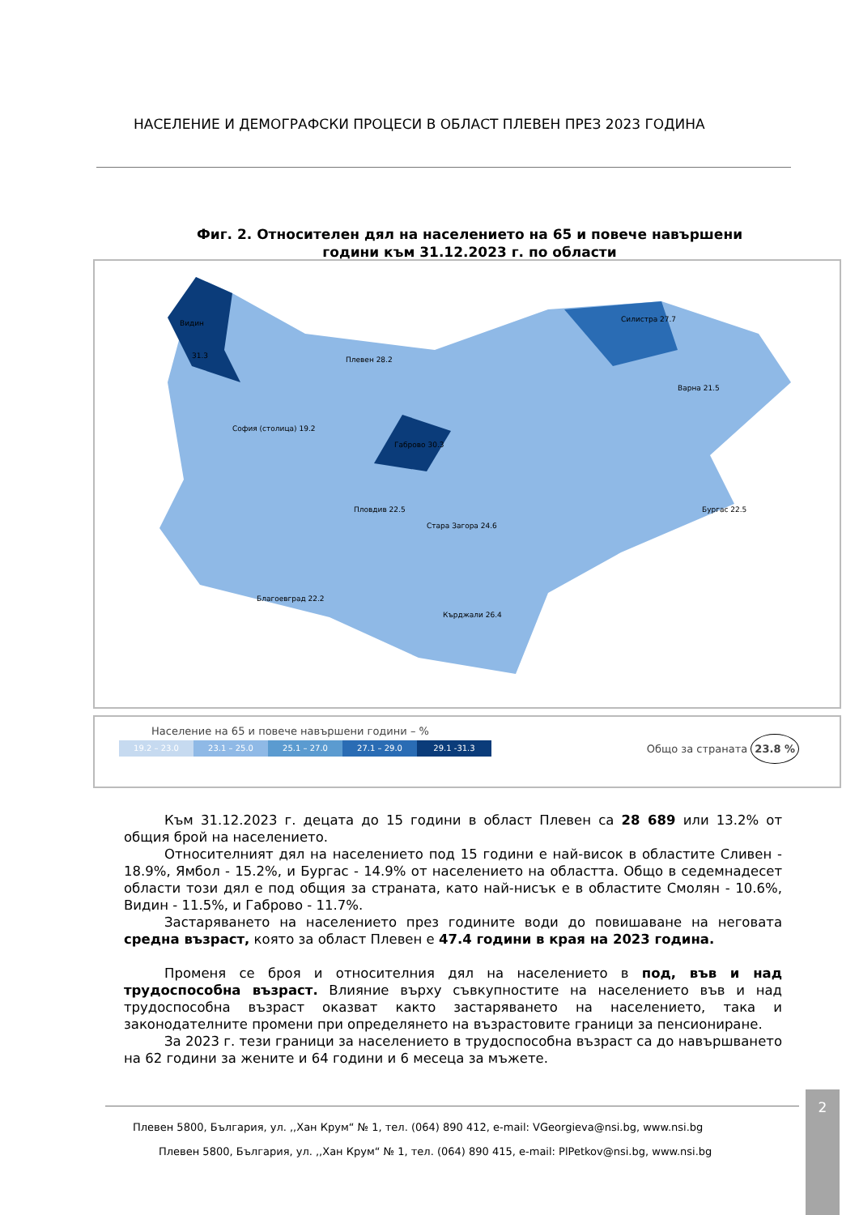НАСЕЛЕНИЕ И ДЕМОГРАФСКИ ПРОЦЕСИ В ОБЛАСТ ПЛЕВЕН ПРЕЗ 2023 ГОДИНА
Фиг. 2. Относителен дял на населението на 65 и повече навършени
години към 31.12.2023 г. по области
Видин
31.3
Плевен 28.2
Габрово 30.3
Силистра 27.7
Варна 21.5
София (столица) 19.2
Стара Загора 24.6
Пловдив 22.5
Бургас 22.5
Благоевград 22.2
Кърджали 26.4
Население на 65 и повече навършени години – %
19.2 – 23.0 23.1 – 25.0 25.1 – 27.0 27.1 – 29.0 29.1 -31.3
Общо за страната 23.8 %
Към 31.12.2023 г. децата до 15 години в област Плевен са 28 689 или 13.2% от общия брой на населението.
Относителният дял на населението под 15 години е най-висок в областите Сливен - 18.9%, Ямбол - 15.2%, и Бургас - 14.9% от населението на областта. Общо в седемнадесет области този дял е под общия за страната, като най-нисък е в областите Смолян - 10.6%, Видин - 11.5%, и Габрово - 11.7%.
Застаряването на населението през годините води до повишаване на неговата средна възраст, която за област Плевен е 47.4 години в края на 2023 година.
Променя се броя и относителния дял на населението в под, във и над трудоспособна възраст. Влияние върху съвкупностите на населението във и над трудоспособна възраст оказват както застаряването на населението, така и законодателните промени при определянето на възрастовите граници за пенсиониране.
За 2023 г. тези граници за населението в трудоспособна възраст са до навършването на 62 години за жените и 64 години и 6 месеца за мъжете.
Плевен 5800, България, ул. ,,Хан Крум“ № 1, тел. (064) 890 412, e-mail: VGeorgieva@nsi.bg, www.nsi.bg
Плевен 5800, България, ул. ,,Хан Крум“ № 1, тел. (064) 890 415, e-mail: PlPetkov@nsi.bg, www.nsi.bg
2